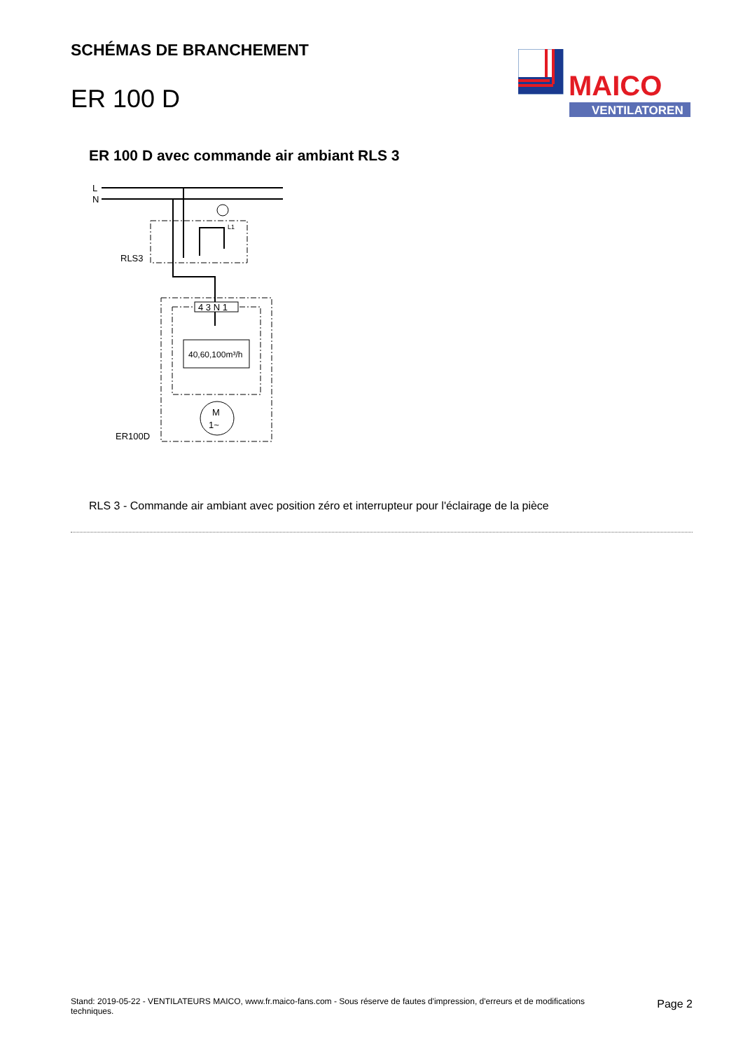SCHÉMAS DE BRANCHEMENT
ER 100 D
MAICO
VENTILATOREN
ER 100 D avec commande air ambiant RLS 3
L
N
RLS3
L1
4 3 N 1
40,60,100m³/h
M
1~
ER100D
RLS 3 - Commande air ambiant avec position zéro et interrupteur pour l'éclairage de la pièce
Stand: 2019-05-22 - VENTILATEURS MAICO, www.fr.maico-fans.com - Sous réserve de fautes d'impression, d'erreurs et de modifications techniques.
Page 2